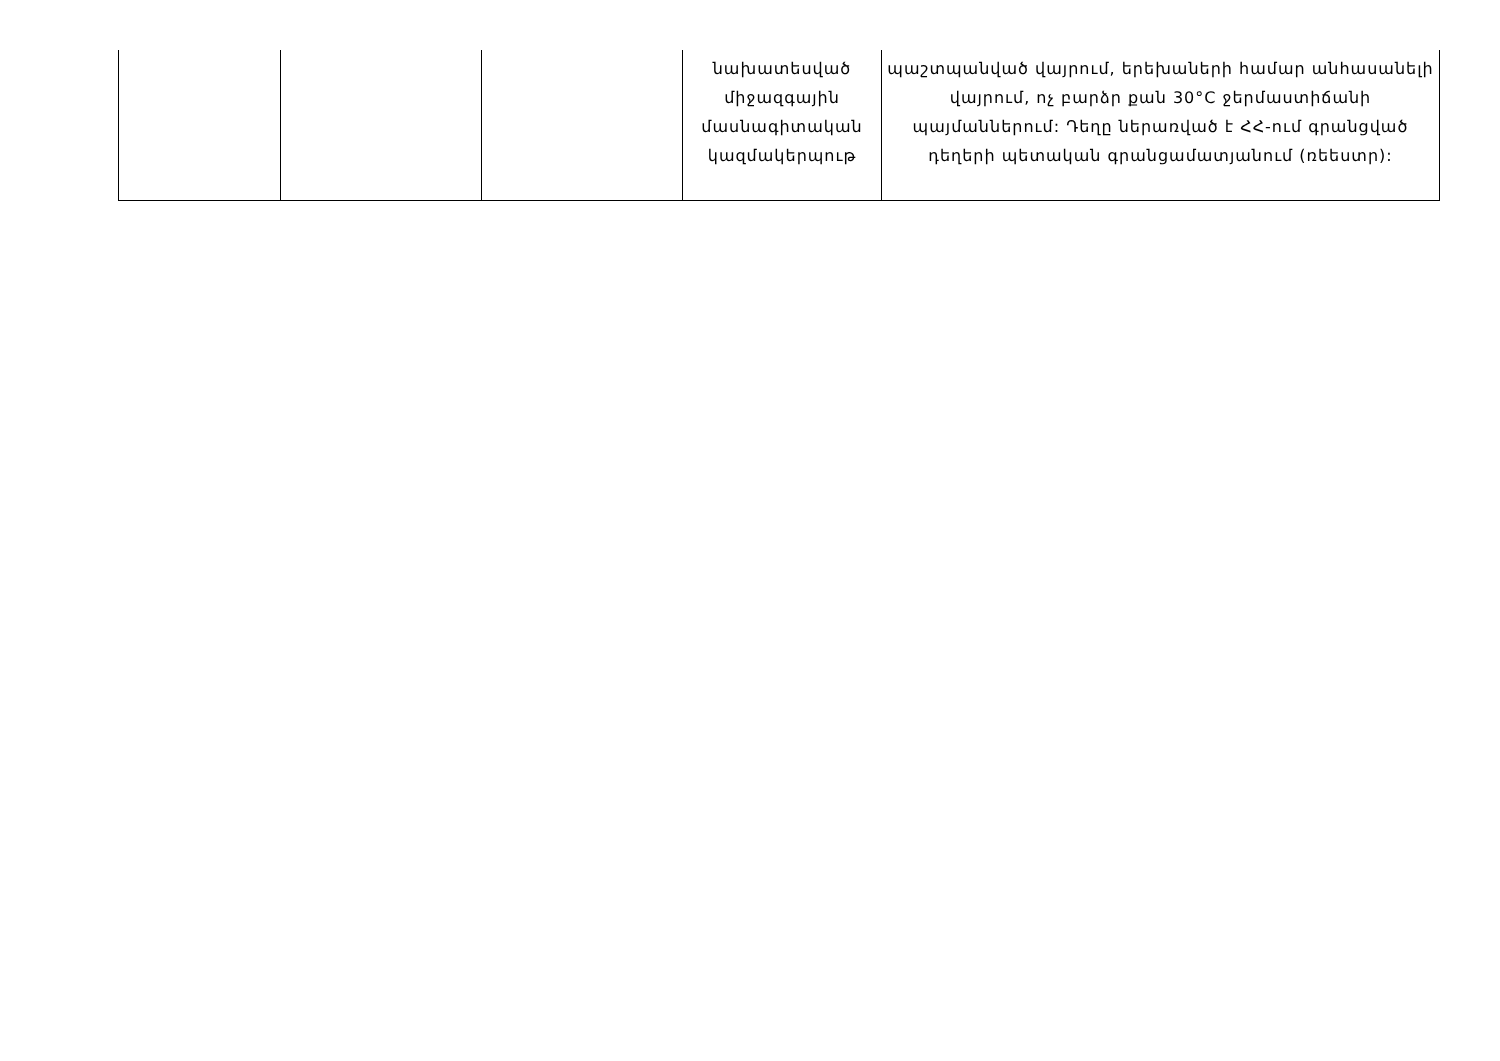| | | | նախատեսված միջազգային մասնագիտական կազմակերպութ | պաշտպանված վայրում, երեխաների համար անհասանելի վայրում, ոչ բարձր քան 30°C ջերմաստիճանի պայմաններում: Դեղը ներառված է ՀՀ-ում գրանցված դեղերի պետական գրանցամատյանում (ռեեստր): |